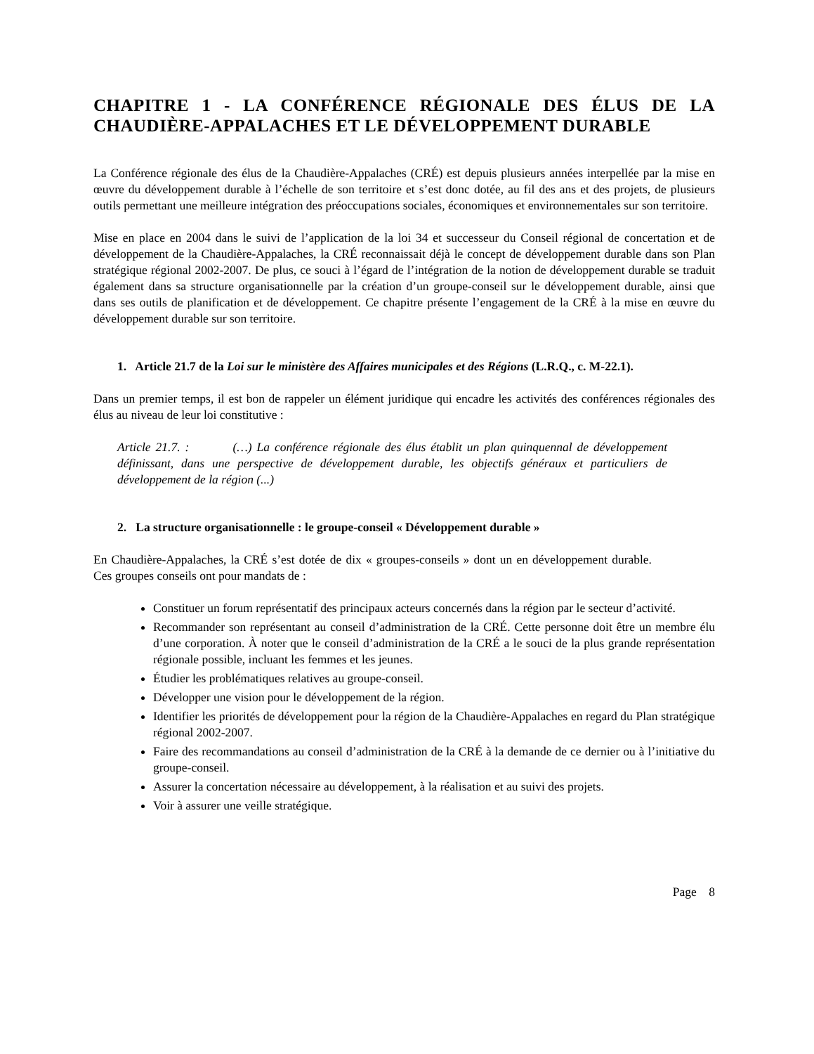CHAPITRE 1 - LA CONFÉRENCE RÉGIONALE DES ÉLUS DE LA CHAUDIÈRE-APPALACHES ET LE DÉVELOPPEMENT DURABLE
La Conférence régionale des élus de la Chaudière-Appalaches (CRÉ) est depuis plusieurs années interpellée par la mise en œuvre du développement durable à l’échelle de son territoire et s’est donc dotée, au fil des ans et des projets, de plusieurs outils permettant une meilleure intégration des préoccupations sociales, économiques et environnementales sur son territoire.
Mise en place en 2004 dans le suivi de l’application de la loi 34 et successeur du Conseil régional de concertation et de développement de la Chaudière-Appalaches, la CRÉ reconnaissait déjà le concept de développement durable dans son Plan stratégique régional 2002-2007. De plus, ce souci à l’égard de l’intégration de la notion de développement durable se traduit également dans sa structure organisationnelle par la création d’un groupe-conseil sur le développement durable, ainsi que dans ses outils de planification et de développement. Ce chapitre présente l’engagement de la CRÉ à la mise en œuvre du développement durable sur son territoire.
1. Article 21.7 de la Loi sur le ministère des Affaires municipales et des Régions (L.R.Q., c. M-22.1).
Dans un premier temps, il est bon de rappeler un élément juridique qui encadre les activités des conférences régionales des élus au niveau de leur loi constitutive :
Article 21.7. : (…) La conférence régionale des élus établit un plan quinquennal de développement définissant, dans une perspective de développement durable, les objectifs généraux et particuliers de développement de la région (...)
2. La structure organisationnelle : le groupe-conseil « Développement durable »
En Chaudière-Appalaches, la CRÉ s’est dotée de dix « groupes-conseils » dont un en développement durable. Ces groupes conseils ont pour mandats de :
Constituer un forum représentatif des principaux acteurs concernés dans la région par le secteur d’activité.
Recommander son représentant au conseil d’administration de la CRÉ. Cette personne doit être un membre élu d’une corporation. À noter que le conseil d’administration de la CRÉ a le souci de la plus grande représentation régionale possible, incluant les femmes et les jeunes.
Étudier les problématiques relatives au groupe-conseil.
Développer une vision pour le développement de la région.
Identifier les priorités de développement pour la région de la Chaudière-Appalaches en regard du Plan stratégique régional 2002-2007.
Faire des recommandations au conseil d’administration de la CRÉ à la demande de ce dernier ou à l’initiative du groupe-conseil.
Assurer la concertation nécessaire au développement, à la réalisation et au suivi des projets.
Voir à assurer une veille stratégique.
Page 8